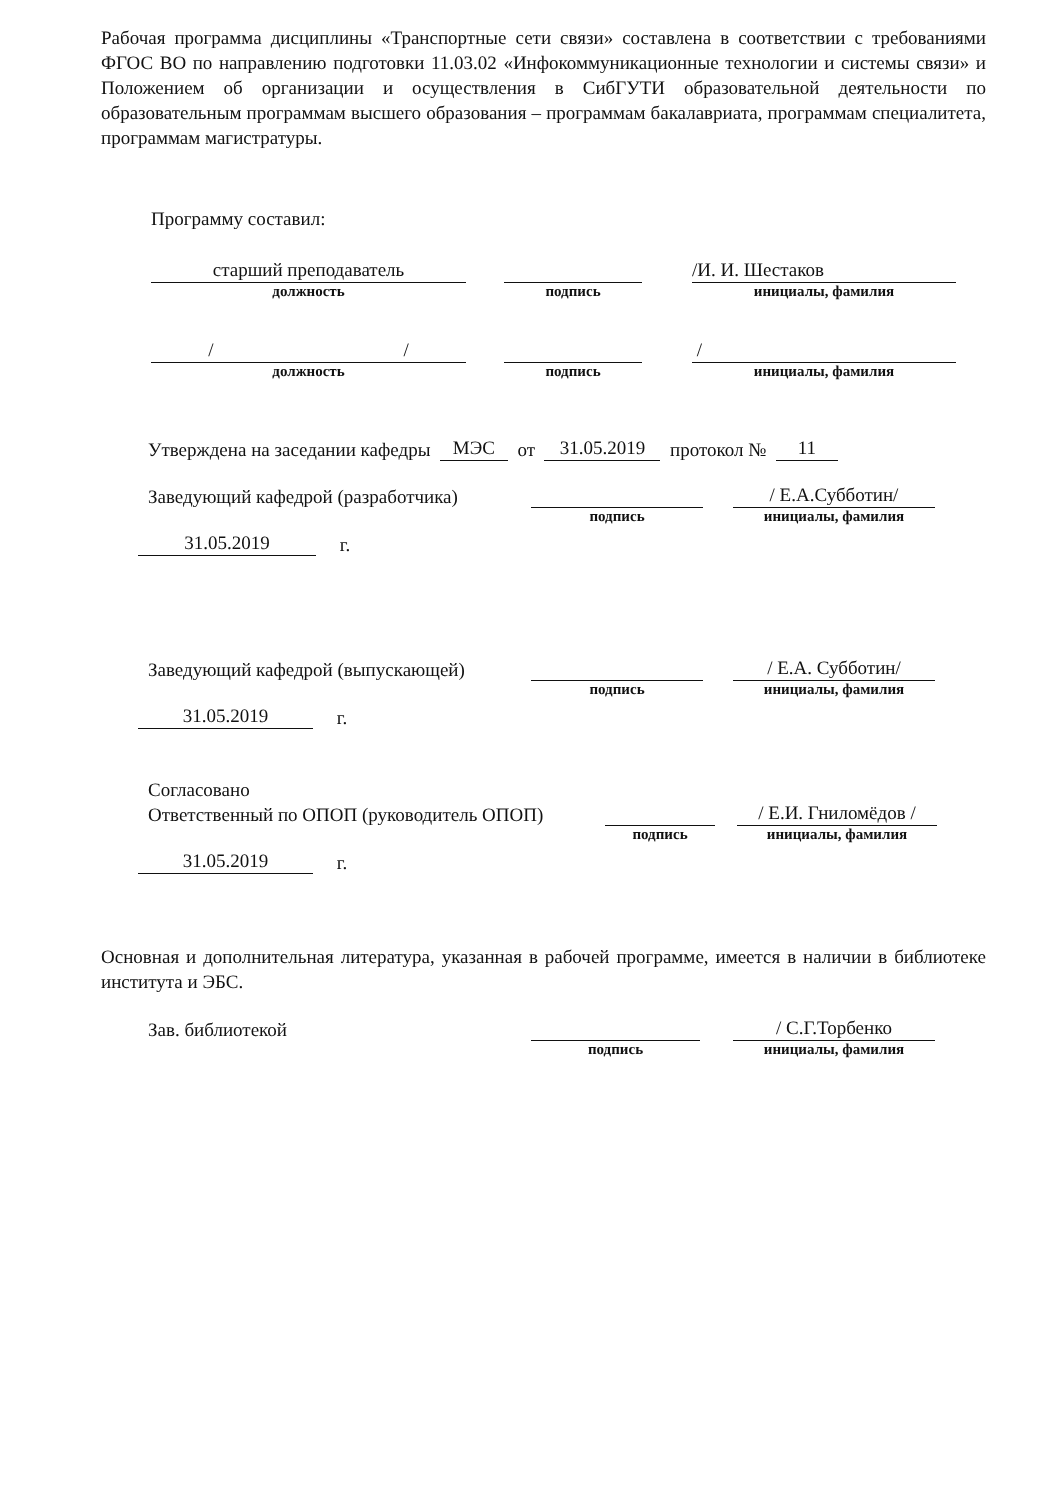Рабочая программа дисциплины «Транспортные сети связи» составлена в соответствии с требованиями ФГОС ВО по направлению подготовки 11.03.02 «Инфокоммуникационные технологии и системы связи» и Положением об организации и осуществления в СибГУТИ образовательной деятельности по образовательным программам высшего образования – программам бакалавриата, программам специалитета, программам магистратуры.
Программу составил:
старший преподаватель
/И. И. Шестаков
должность подпись инициалы, фамилия
/ /
/
должность подпись инициалы, фамилия
Утверждена на заседании кафедры МЭС от 31.05.2019 протокол № 11
Заведующий кафедрой (разработчика) / Е.А.Субботин/
подпись инициалы, фамилия
31.05.2019 г.
Заведующий кафедрой (выпускающей) / Е.А. Субботин/
подпись инициалы, фамилия
31.05.2019 г.
Согласовано
Ответственный по ОПОП (руководитель ОПОП) / Е.И. Гниломёдов /
подпись инициалы, фамилия
31.05.2019 г.
Основная и дополнительная литература, указанная в рабочей программе, имеется в наличии в библиотеке института и ЭБС.
Зав. библиотекой / С.Г.Торбенко
подпись инициалы, фамилия